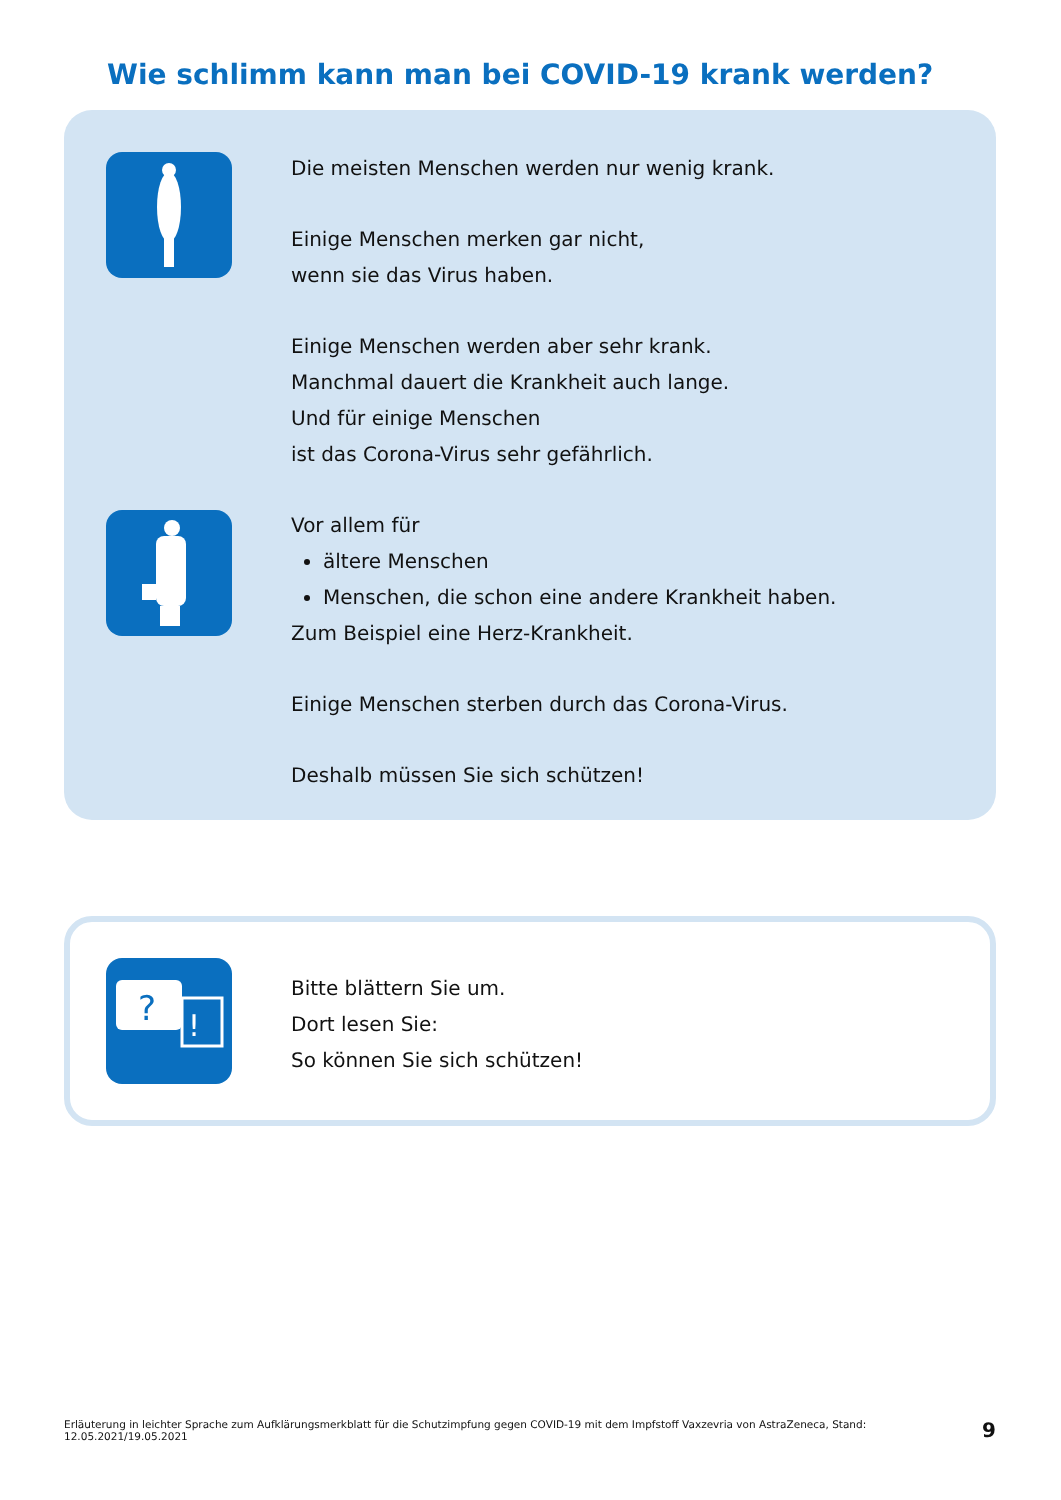Wie schlimm kann man bei COVID-19 krank werden?
Die meisten Menschen werden nur wenig krank.
Einige Menschen merken gar nicht,
wenn sie das Virus haben.
Einige Menschen werden aber sehr krank.
Manchmal dauert die Krankheit auch lange.
Und für einige Menschen
ist das Corona-Virus sehr gefährlich.
Vor allem für
ältere Menschen
Menschen, die schon eine andere Krankheit haben.
Zum Beispiel eine Herz-Krankheit.
Einige Menschen sterben durch das Corona-Virus.
Deshalb müssen Sie sich schützen!
?
!
Bitte blättern Sie um.
Dort lesen Sie:
So können Sie sich schützen!
Erläuterung in leichter Sprache zum Aufklärungsmerkblatt für die Schutzimpfung gegen COVID-19 mit dem Impfstoff Vaxzevria von AstraZeneca, Stand: 12.05.2021/19.05.2021 9